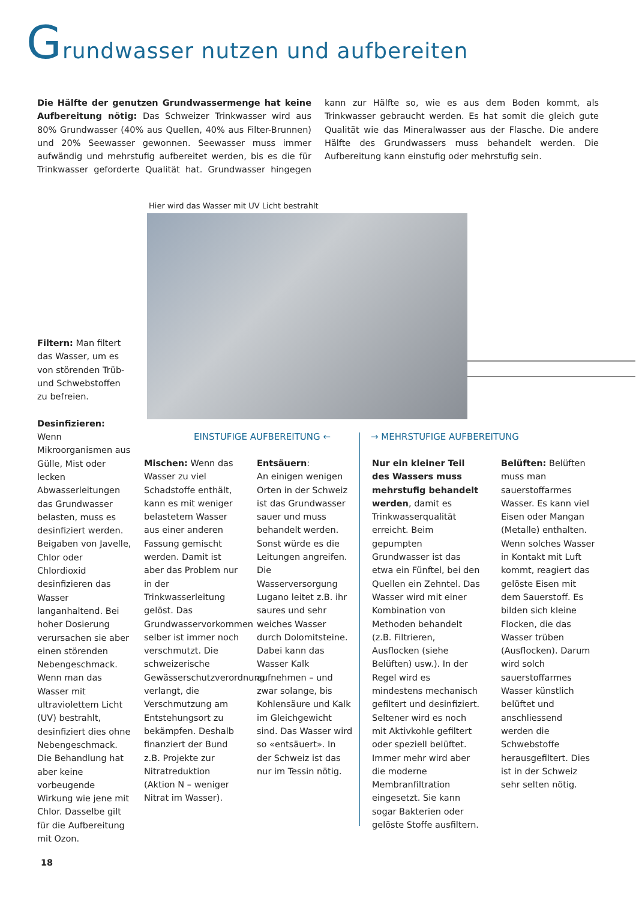Grundwasser nutzen und aufbereiten
Die Hälfte der genutzen Grundwassermenge hat keine Aufbereitung nötig: Das Schweizer Trinkwasser wird aus 80% Grundwasser (40% aus Quellen, 40% aus Filter-Brunnen) und 20% Seewasser gewonnen. Seewasser muss immer aufwändig und mehrstufig aufbereitet werden, bis es die für Trinkwasser geforderte Qualität hat. Grundwasser hingegen kann zur Hälfte so, wie es aus dem Boden kommt, als Trinkwasser gebraucht werden. Es hat somit die gleich gute Qualität wie das Mineralwasser aus der Flasche. Die andere Hälfte des Grundwassers muss behandelt werden. Die Aufbereitung kann einstufig oder mehrstufig sein.
Hier wird das Wasser mit UV Licht bestrahlt
Filtern: Man filtert das Wasser, um es von störenden Trüb- und Schwebstoffen zu befreien.
Desinfizieren:
Wenn Mikroorganismen aus Gülle, Mist oder lecken Abwasserleitungen das Grundwasser belasten, muss es desinfiziert werden. Beigaben von Javelle, Chlor oder Chlordioxid desinfizieren das Wasser langanhaltend. Bei hoher Dosierung verursachen sie aber einen störenden Nebengeschmack. Wenn man das Wasser mit ultraviolettem Licht (UV) bestrahlt, desinfiziert dies ohne Nebengeschmack. Die Behandlung hat aber keine vorbeugende Wirkung wie jene mit Chlor. Dasselbe gilt für die Aufbereitung mit Ozon.
EINSTUFIGE AUFBEREITUNG ← → MEHRSTUFIGE AUFBEREITUNG
Mischen: Wenn das Wasser zu viel Schadstoffe enthält, kann es mit weniger belastetem Wasser aus einer anderen Fassung gemischt werden. Damit ist aber das Problem nur in der Trinkwasserleitung gelöst. Das Grundwasservorkommen selber ist immer noch verschmutzt. Die schweizerische Gewässerschutzverordnung verlangt, die Verschmutzung am Entstehungsort zu bekämpfen. Deshalb finanziert der Bund z.B. Projekte zur Nitratreduktion (Aktion N – weniger Nitrat im Wasser).
Entsäuern:
An einigen wenigen Orten in der Schweiz ist das Grundwasser sauer und muss behandelt werden. Sonst würde es die Leitungen angreifen. Die Wasserversorgung Lugano leitet z.B. ihr saures und sehr weiches Wasser durch Dolomitsteine. Dabei kann das Wasser Kalk aufnehmen – und zwar solange, bis Kohlensäure und Kalk im Gleichgewicht sind. Das Wasser wird so «entsäuert». In der Schweiz ist das nur im Tessin nötig.
Nur ein kleiner Teil des Wassers muss mehrstufig behandelt werden, damit es Trinkwasserqualität erreicht. Beim gepumpten Grundwasser ist das etwa ein Fünftel, bei den Quellen ein Zehntel. Das Wasser wird mit einer Kombination von Methoden behandelt (z.B. Filtrieren, Ausflocken (siehe Belüften) usw.). In der Regel wird es mindestens mechanisch gefiltert und desinfiziert. Seltener wird es noch mit Aktivkohle gefiltert oder speziell belüftet. Immer mehr wird aber die moderne Membranfiltration eingesetzt. Sie kann sogar Bakterien oder gelöste Stoffe ausfiltern.
Belüften: Belüften muss man sauerstoffarmes Wasser. Es kann viel Eisen oder Mangan (Metalle) enthalten. Wenn solches Wasser in Kontakt mit Luft kommt, reagiert das gelöste Eisen mit dem Sauerstoff. Es bilden sich kleine Flocken, die das Wasser trüben (Ausflocken). Darum wird solch sauerstoffarmes Wasser künstlich belüftet und anschliessend werden die Schwebstoffe herausgefiltert. Dies ist in der Schweiz sehr selten nötig.
18